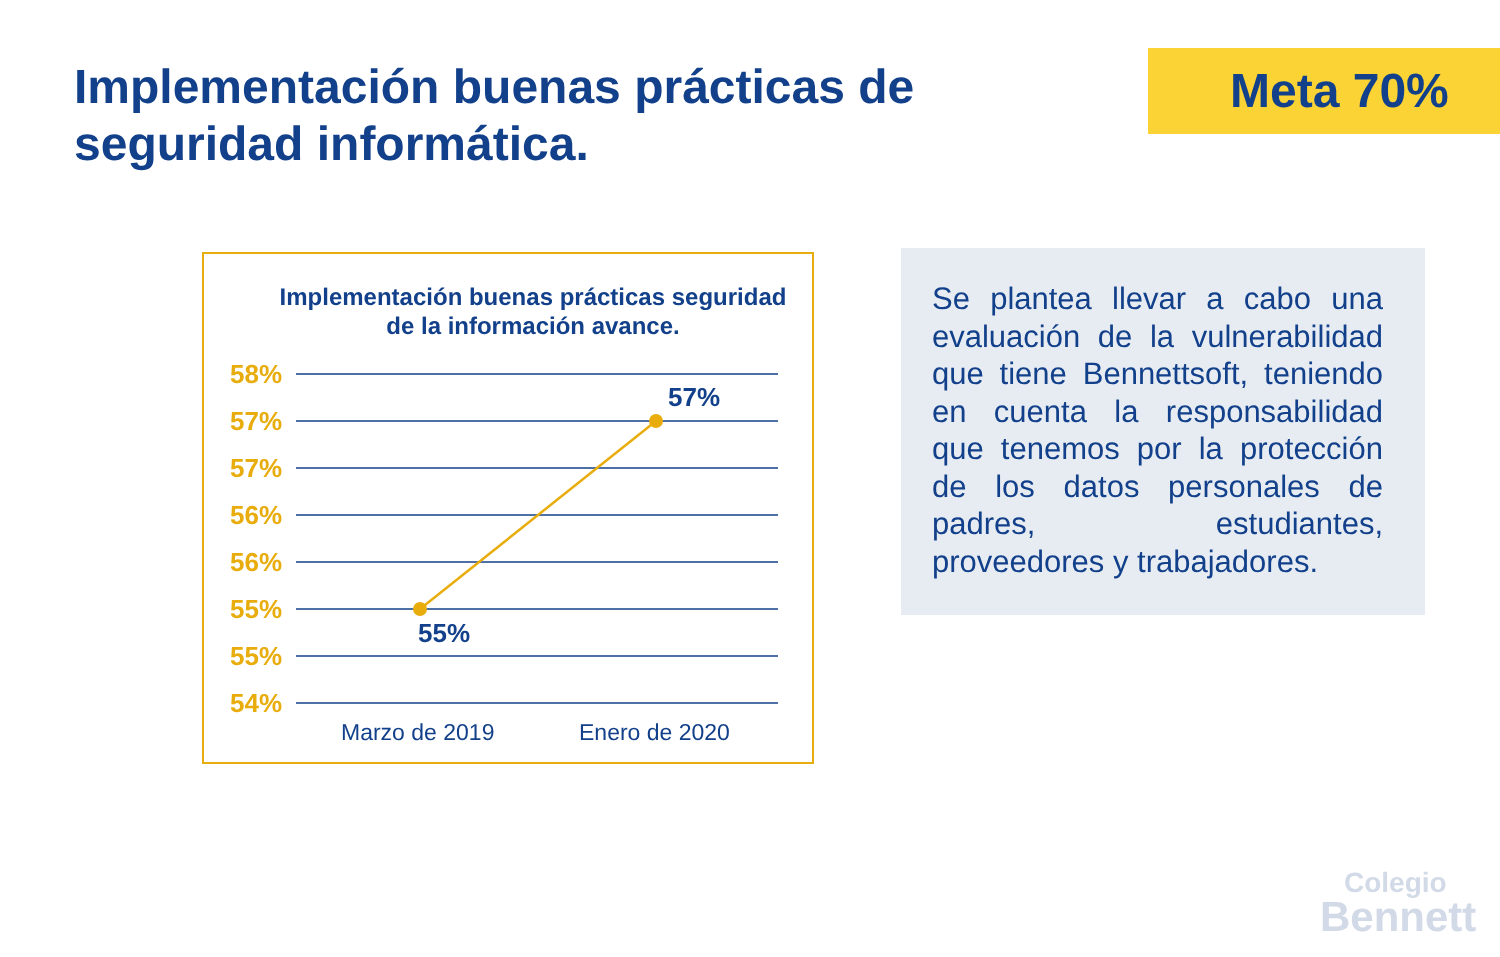Implementación buenas prácticas de seguridad informática.
Meta 70%
Implementación buenas prácticas seguridad de la información avance.
58%
57%
57%
56%
56%
55%
55%
54%
57%
55%
Marzo de 2019
Enero de 2020
Se plantea llevar a cabo una evaluación de la vulnerabilidad que tiene Bennettsoft, teniendo en cuenta la responsabilidad que tenemos por la protección de los datos personales de padres, estudiantes, proveedores y trabajadores.
Colegio
Bennett